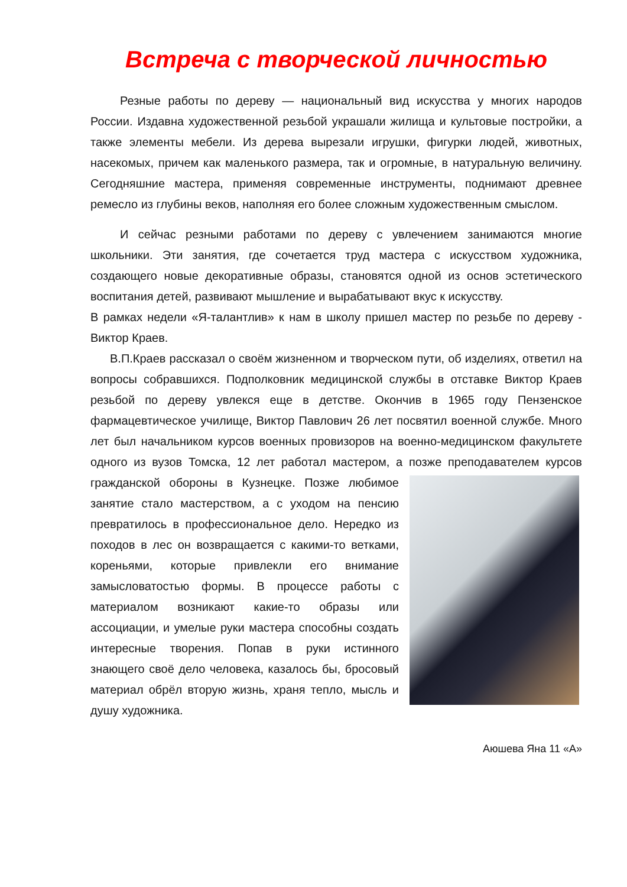Встреча с творческой личностью
Резные работы по дереву — национальный вид искусства у многих народов России. Издавна художественной резьбой украшали жилища и культовые постройки, а также элементы мебели. Из дерева вырезали игрушки, фигурки людей, животных, насекомых, причем как маленького размера, так и огромные, в натуральную величину. Сегодняшние мастера, применяя современные инструменты, поднимают древнее ремесло из глубины веков, наполняя его более сложным художественным смыслом.
И сейчас резными работами по дереву с увлечением занимаются многие школьники. Эти занятия, где сочетается труд мастера с искусством художника, создающего новые декоративные образы, становятся одной из основ эстетического воспитания детей, развивают мышление и вырабатывают вкус к искусству.
В рамках недели «Я-талантлив» к нам в школу пришел мастер по резьбе по дереву - Виктор Краев.
В.П.Краев рассказал о своём жизненном и творческом пути, об изделиях, ответил на вопросы собравшихся. Подполковник медицинской службы в отставке Виктор Краев резьбой по дереву увлекся еще в детстве. Окончив в 1965 году Пензенское фармацевтическое училище, Виктор Павлович 26 лет посвятил военной службе. Много лет был начальником курсов военных провизоров на военно-медицинском факультете одного из вузов Томска, 12 лет работал мастером, а позже преподавателем курсов гражданской обороны в Кузнецке. Позже любимое занятие стало мастерством, а с уходом на пенсию превратилось в профессиональное дело. Нередко из походов в лес он возвращается с какими-то ветками, кореньями, которые привлекли его внимание замысловатостью формы. В процессе работы с материалом возникают какие-то образы или ассоциации, и умелые руки мастера способны создать интересные творения. Попав в руки истинного знающего своё дело человека, казалось бы, бросовый материал обрёл вторую жизнь, храня тепло, мысль и душу художника.
Аюшева Яна 11 «А»